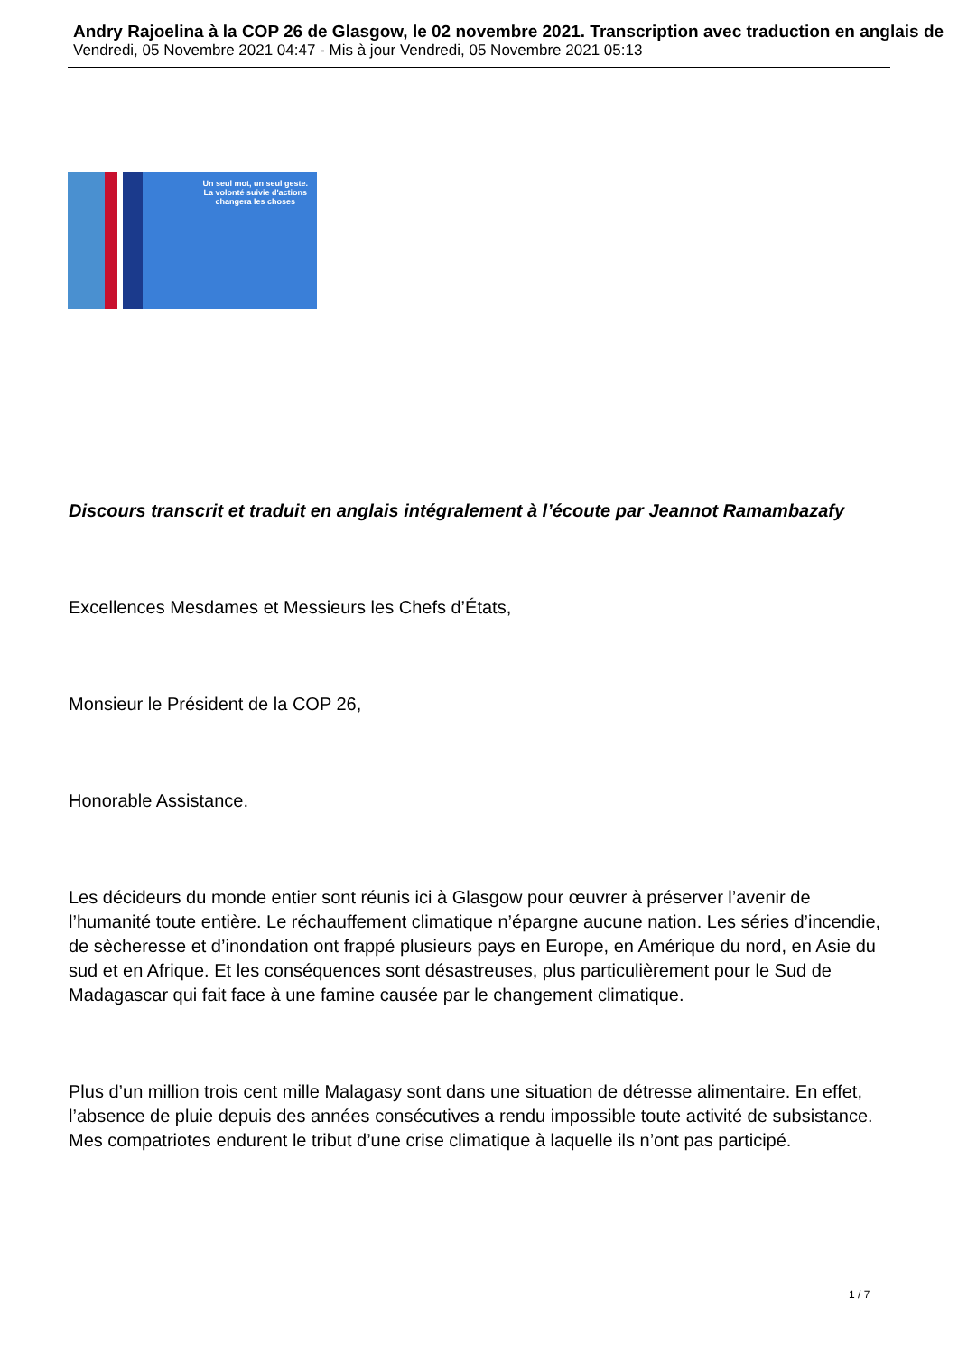Andry Rajoelina à la COP 26 de Glasgow, le 02 novembre 2021. Transcription avec traduction en anglais de
Vendredi, 05 Novembre 2021 04:47 - Mis à jour Vendredi, 05 Novembre 2021 05:13
Un seul mot, un seul geste.
La volonté suivie d'actions
changera les choses
Discours transcrit et traduit en anglais intégralement à l’écoute par Jeannot Ramambazafy
Excellences Mesdames et Messieurs les Chefs d’États,
Monsieur le Président de la COP 26,
Honorable Assistance.
Les décideurs du monde entier sont réunis ici à Glasgow pour œuvrer à préserver l’avenir de l’humanité toute entière. Le réchauffement climatique n’épargne aucune nation. Les séries d’incendie, de sècheresse et d’inondation ont frappé plusieurs pays en Europe, en Amérique du nord, en Asie du sud et en Afrique. Et les conséquences sont désastreuses, plus particulièrement pour le Sud de Madagascar qui fait face à une famine causée par le changement climatique.
Plus d’un million trois cent mille Malagasy sont dans une situation de détresse alimentaire. En effet, l’absence de pluie depuis des années consécutives a rendu impossible toute activité de subsistance. Mes compatriotes endurent le tribut d’une crise climatique à laquelle ils n’ont pas participé.
1 / 7